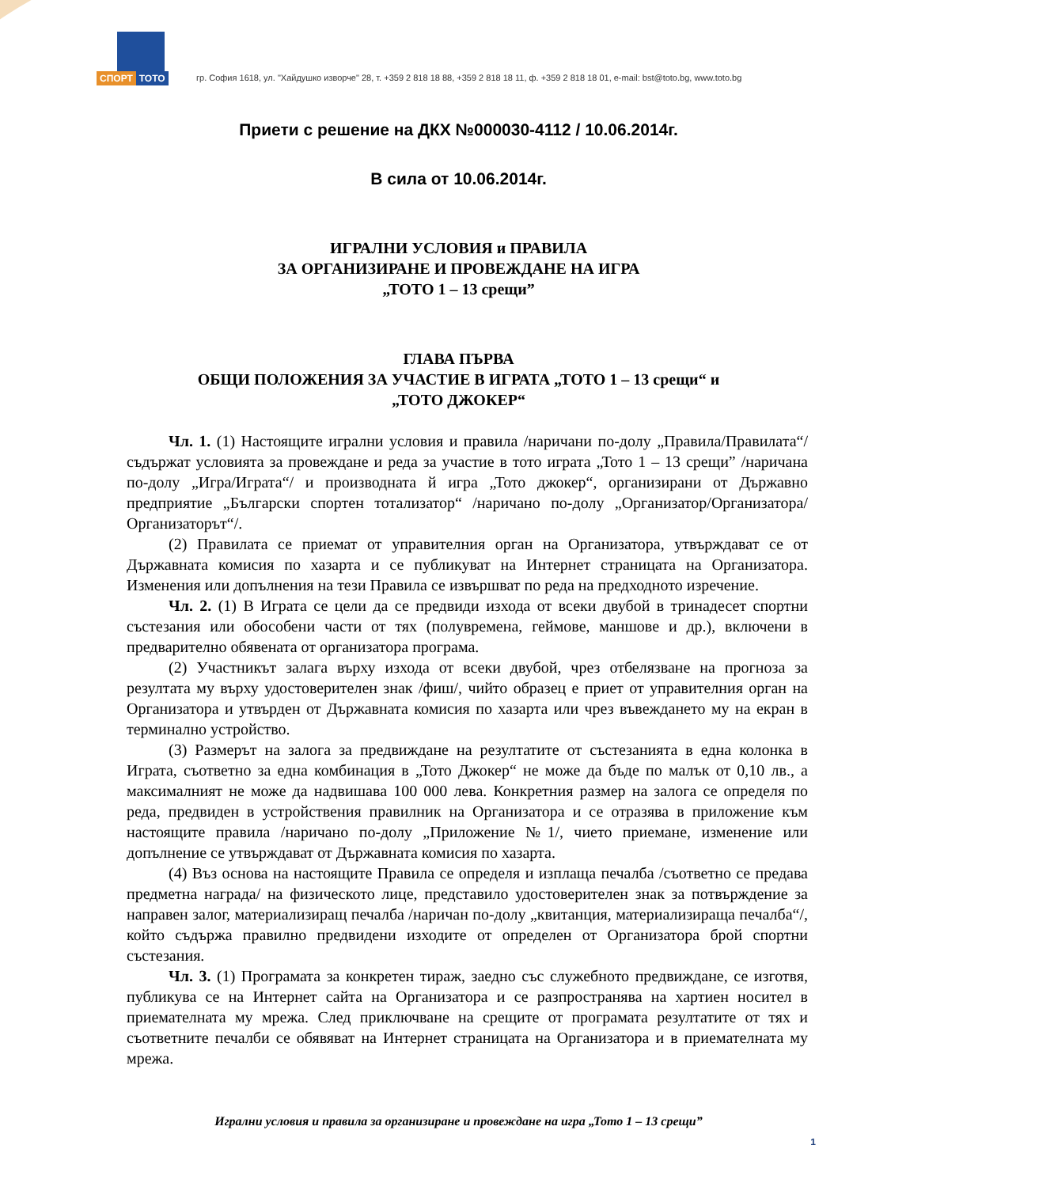СПОРТ ТОТО
гр. София 1618, ул. "Хайдушко изворче" 28, т. +359 2 818 18 88, +359 2 818 18 11, ф. +359 2 818 18 01, e-mail: bst@toto.bg, www.toto.bg
Приети с решение на ДКХ №000030-4112 / 10.06.2014г.
В сила от 10.06.2014г.
ИГРАЛНИ УСЛОВИЯ и ПРАВИЛА
ЗА ОРГАНИЗИРАНЕ И ПРОВЕЖДАНЕ НА ИГРА
„ТОТО 1 – 13 срещи”
ГЛАВА ПЪРВА
ОБЩИ ПОЛОЖЕНИЯ ЗА УЧАСТИЕ В ИГРАТА „ТОТО 1 – 13 срещи“ и
„ТОТО ДЖОКЕР“
Чл. 1. (1) Настоящите игрални условия и правила /наричани по-долу „Правила/Правилата“/ съдържат условията за провеждане и реда за участие в тото играта „Тото 1 – 13 срещи” /наричана по-долу „Игра/Играта“/ и производната й игра „Тото джокер“, организирани от Държавно предприятие „Български спортен тотализатор“ /наричано по-долу „Организатор/Организатора/Организаторът“/.
(2) Правилата се приемат от управителния орган на Организатора, утвърждават се от Държавната комисия по хазарта и се публикуват на Интернет страницата на Организатора. Изменения или допълнения на тези Правила се извършват по реда на предходното изречение.
Чл. 2. (1) В Играта се цели да се предвиди изхода от всеки двубой в тринадесет спортни състезания или обособени части от тях (полувремена, геймове, маншове и др.), включени в предварително обявената от организатора програма.
(2) Участникът залага върху изхода от всеки двубой, чрез отбелязване на прогноза за резултата му върху удостоверителен знак /фиш/, чийто образец е приет от управителния орган на Организатора и утвърден от Държавната комисия по хазарта или чрез въвеждането му на екран в терминално устройство.
(3) Размерът на залога за предвиждане на резултатите от състезанията в една колонка в Играта, съответно за една комбинация в „Тото Джокер“ не може да бъде по малък от 0,10 лв., а максималният не може да надвишава 100 000 лева. Конкретния размер на залога се определя по реда, предвиден в устройствения правилник на Организатора и се отразява в приложение към настоящите правила /наричано по-долу „Приложение №1/, чието приемане, изменение или допълнение се утвърждават от Държавната комисия по хазарта.
(4) Въз основа на настоящите Правила се определя и изплаща печалба /съответно се предава предметна награда/ на физическото лице, представило удостоверителен знак за потвърждение за направен залог, материализиращ печалба /наричан по-долу „квитанция, материализираща печалба“/, който съдържа правилно предвидени изходите от определен от Организатора брой спортни състезания.
Чл. 3. (1) Програмата за конкретен тираж, заедно със служебното предвиждане, се изготвя, публикува се на Интернет сайта на Организатора и се разпространява на хартиен носител в приемателната му мрежа. След приключване на срещите от програмата резултатите от тях и съответните печалби се обявяват на Интернет страницата на Организатора и в приемателната му мрежа.
Игрални условия и правила за организиране и провеждане на игра „Тото 1 – 13 срещи”
1